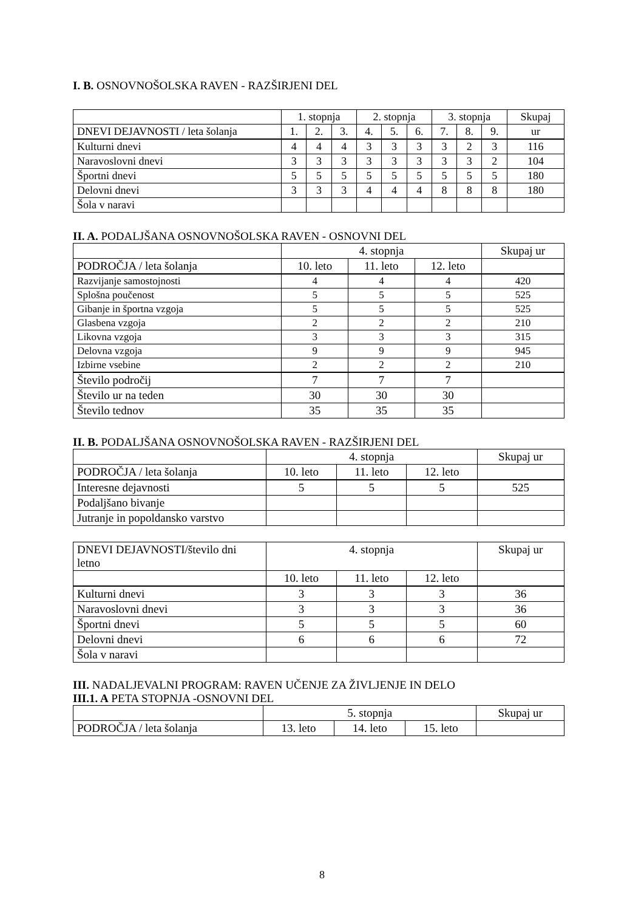I. B. OSNOVNOŠOLSKA RAVEN - RAZŠIRJENI DEL
| | 1. stopnja | | | 2. stopnja | | | 3. stopnja | | | Skupaj |
| DNEVI DEJAVNOSTI / leta šolanja | 1. | 2. | 3. | 4. | 5. | 6. | 7. | 8. | 9. | ur |
| Kulturni dnevi | 4 | 4 | 4 | 3 | 3 | 3 | 3 | 2 | 3 | 116 |
| Naravoslovni dnevi | 3 | 3 | 3 | 3 | 3 | 3 | 3 | 3 | 2 | 104 |
| Športni dnevi | 5 | 5 | 5 | 5 | 5 | 5 | 5 | 5 | 5 | 180 |
| Delovni dnevi | 3 | 3 | 3 | 4 | 4 | 4 | 8 | 8 | 8 | 180 |
| Šola v naravi | | | | | | | | | | |
II. A. PODALJŠANA OSNOVNOŠOLSKA RAVEN - OSNOVNI DEL
| | 4. stopnja | | | Skupaj ur |
| PODROČJA / leta šolanja | 10. leto | 11. leto | 12. leto | |
| Razvijanje samostojnosti | 4 | 4 | 4 | 420 |
| Splošna poučenost | 5 | 5 | 5 | 525 |
| Gibanje in športna vzgoja | 5 | 5 | 5 | 525 |
| Glasbena vzgoja | 2 | 2 | 2 | 210 |
| Likovna vzgoja | 3 | 3 | 3 | 315 |
| Delovna vzgoja | 9 | 9 | 9 | 945 |
| Izbirne vsebine | 2 | 2 | 2 | 210 |
| Število področij | 7 | 7 | 7 | |
| Število ur na teden | 30 | 30 | 30 | |
| Število tednov | 35 | 35 | 35 | |
II. B. PODALJŠANA OSNOVNOŠOLSKA RAVEN - RAZŠIRJENI DEL
| | 4. stopnja | | | Skupaj ur |
| PODROČJA / leta šolanja | 10. leto | 11. leto | 12. leto | |
| Interesne dejavnosti | 5 | 5 | 5 | 525 |
| Podaljšano bivanje | | | | |
| Jutranje in popoldansko varstvo | | | | |
| DNEVI DEJAVNOSTI/število dni letno | 4. stopnja | | | Skupaj ur |
| | 10. leto | 11. leto | 12. leto | |
| Kulturni dnevi | 3 | 3 | 3 | 36 |
| Naravoslovni dnevi | 3 | 3 | 3 | 36 |
| Športni dnevi | 5 | 5 | 5 | 60 |
| Delovni dnevi | 6 | 6 | 6 | 72 |
| Šola v naravi | | | | |
III. NADALJEVALNI PROGRAM: RAVEN UČENJE ZA ŽIVLJENJE IN DELO
III.1. A PETA STOPNJA -OSNOVNI DEL
| | 5. stopnja | | | Skupaj ur |
| PODROČJA / leta šolanja | 13. leto | 14. leto | 15. leto | |
8